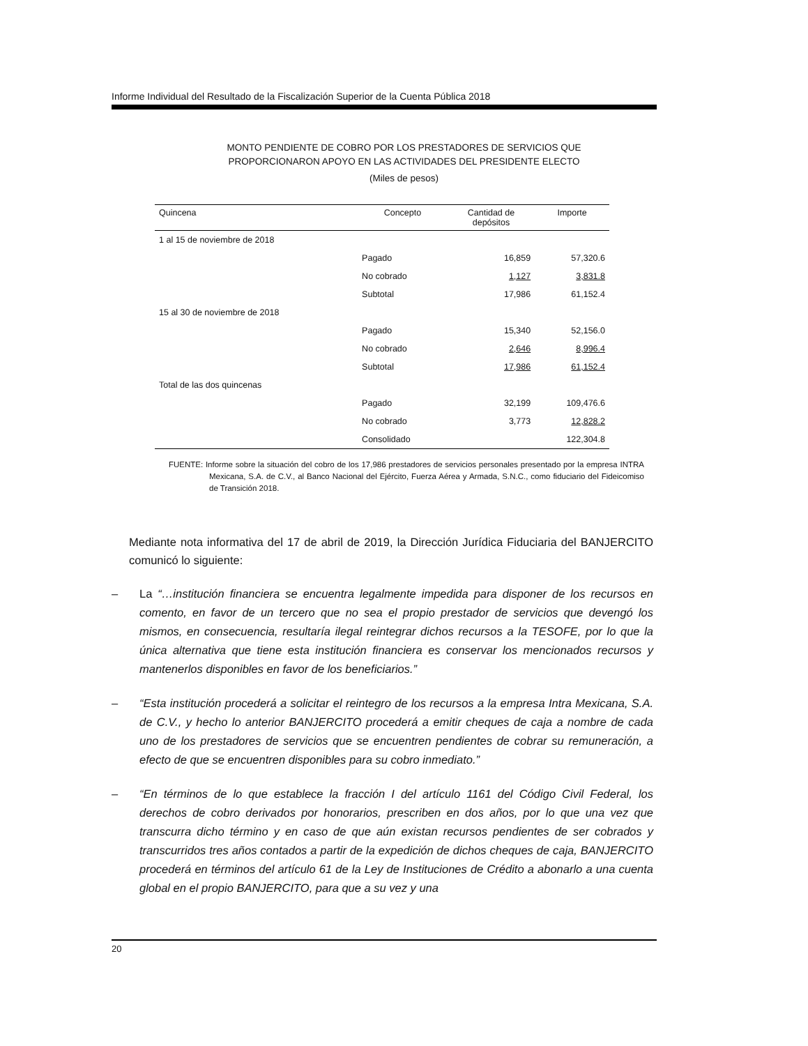Informe Individual del Resultado de la Fiscalización Superior de la Cuenta Pública 2018
MONTO PENDIENTE DE COBRO POR LOS PRESTADORES DE SERVICIOS QUE
PROPORCIONARON APOYO EN LAS ACTIVIDADES DEL PRESIDENTE ELECTO
(Miles de pesos)
| Quincena | Concepto | Cantidad de depósitos | Importe |
| --- | --- | --- | --- |
| 1 al 15 de noviembre de 2018 | | | |
| | Pagado | 16,859 | 57,320.6 |
| | No cobrado | 1,127 | 3,831.8 |
| | Subtotal | 17,986 | 61,152.4 |
| 15 al 30 de noviembre de 2018 | | | |
| | Pagado | 15,340 | 52,156.0 |
| | No cobrado | 2,646 | 8,996.4 |
| | Subtotal | 17,986 | 61,152.4 |
| Total de las dos quincenas | | | |
| | Pagado | 32,199 | 109,476.6 |
| | No cobrado | 3,773 | 12,828.2 |
| | Consolidado | | 122,304.8 |
FUENTE: Informe sobre la situación del cobro de los 17,986 prestadores de servicios personales presentado por la empresa INTRA Mexicana, S.A. de C.V., al Banco Nacional del Ejército, Fuerza Aérea y Armada, S.N.C., como fiduciario del Fideicomiso de Transición 2018.
Mediante nota informativa del 17 de abril de 2019, la Dirección Jurídica Fiduciaria del BANJERCITO comunicó lo siguiente:
– La “…institución financiera se encuentra legalmente impedida para disponer de los recursos en comento, en favor de un tercero que no sea el propio prestador de servicios que devengó los mismos, en consecuencia, resultaría ilegal reintegrar dichos recursos a la TESOFE, por lo que la única alternativa que tiene esta institución financiera es conservar los mencionados recursos y mantenerlos disponibles en favor de los beneficiarios.”
– “Esta institución procederá a solicitar el reintegro de los recursos a la empresa Intra Mexicana, S.A. de C.V., y hecho lo anterior BANJERCITO procederá a emitir cheques de caja a nombre de cada uno de los prestadores de servicios que se encuentren pendientes de cobrar su remuneración, a efecto de que se encuentren disponibles para su cobro inmediato.”
– “En términos de lo que establece la fracción I del artículo 1161 del Código Civil Federal, los derechos de cobro derivados por honorarios, prescriben en dos años, por lo que una vez que transcurra dicho término y en caso de que aún existan recursos pendientes de ser cobrados y transcurridos tres años contados a partir de la expedición de dichos cheques de caja, BANJERCITO procederá en términos del artículo 61 de la Ley de Instituciones de Crédito a abonarlo a una cuenta global en el propio BANJERCITO, para que a su vez y una
20